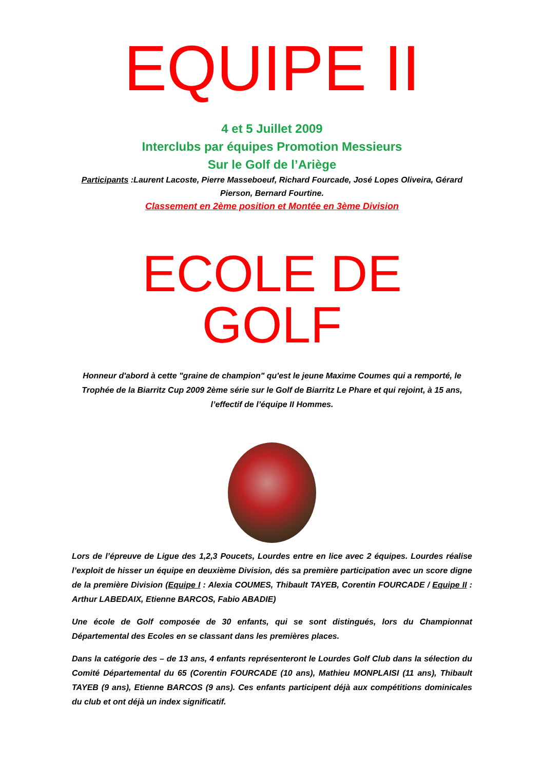EQUIPE II
4 et 5 Juillet 2009
Interclubs par équipes Promotion Messieurs
Sur le Golf de l’Ariège
Participants :Laurent Lacoste, Pierre Masseboeuf, Richard Fourcade, José Lopes Oliveira, Gérard Pierson, Bernard Fourtine.
Classement en 2ème position et Montée en 3ème Division
ECOLE DE GOLF
Honneur d'abord à cette "graine de champion" qu'est le jeune Maxime Coumes qui a remporté, le Trophée de la Biarritz Cup 2009 2ème série sur le Golf de Biarritz Le Phare et qui rejoint, à 15 ans, l’effectif de l’équipe II Hommes.
Lors de l’épreuve de Ligue des 1,2,3 Poucets, Lourdes entre en lice avec 2 équipes. Lourdes réalise l’exploit de hisser un équipe en deuxième Division, dés sa première participation avec un score digne de la première Division (Equipe I : Alexia COUMES, Thibault TAYEB, Corentin FOURCADE / Equipe II : Arthur LABEDAIX, Etienne BARCOS, Fabio ABADIE)
Une école de Golf composée de 30 enfants, qui se sont distingués, lors du Championnat Départemental des Ecoles en se classant dans les premières places.
Dans la catégorie des – de 13 ans, 4 enfants représenteront le Lourdes Golf Club dans la sélection du Comité Départemental du 65 (Corentin FOURCADE (10 ans), Mathieu MONPLAISI (11 ans), Thibault TAYEB (9 ans), Etienne BARCOS (9 ans). Ces enfants participent déjà aux compétitions dominicales du club et ont déjà un index significatif.